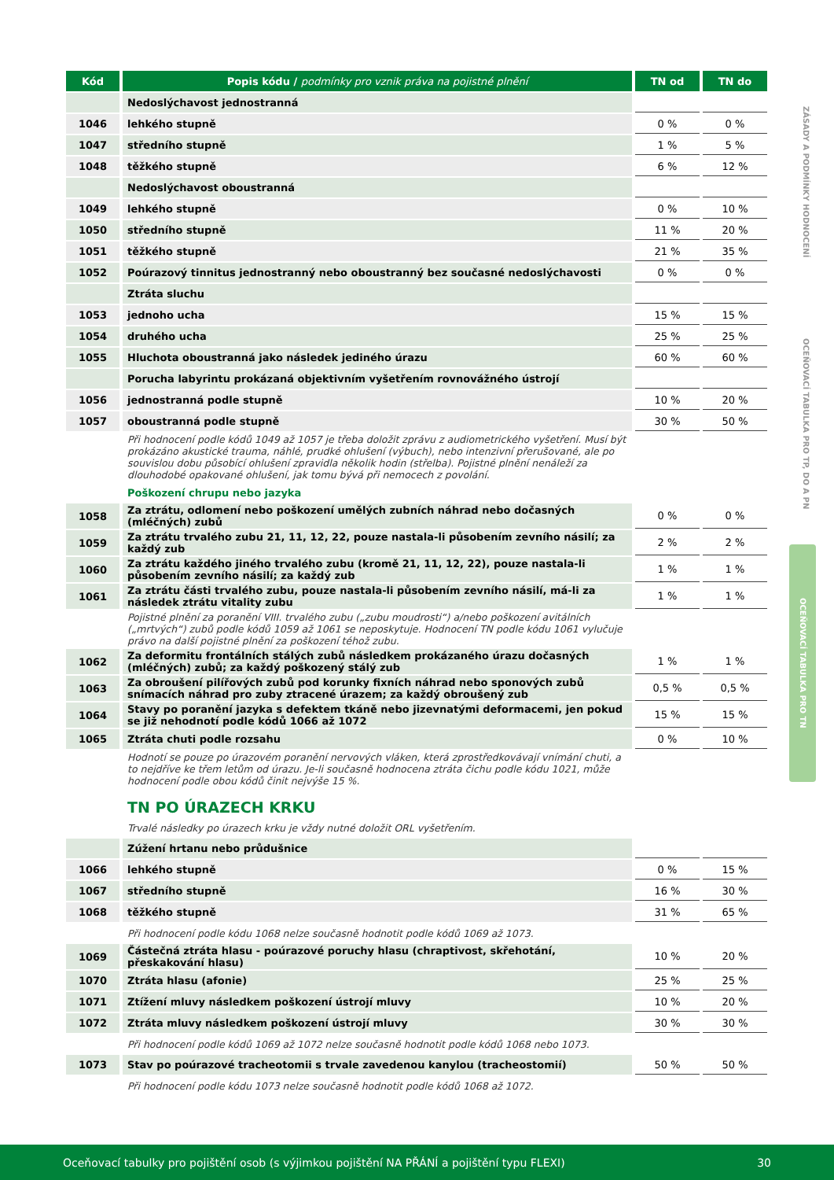| Kód | Popis kódu / podmínky pro vznik práva na pojistné plnění | TN od | TN do |
| --- | --- | --- | --- |
| | Nedoslýchavost jednostranná | | |
| 1046 | lehkého stupně | 0 % | 0 % |
| 1047 | středního stupně | 1 % | 5 % |
| 1048 | těžkého stupně | 6 % | 12 % |
| | Nedoslýchavost oboustranná | | |
| 1049 | lehkého stupně | 0 % | 10 % |
| 1050 | středního stupně | 11 % | 20 % |
| 1051 | těžkého stupně | 21 % | 35 % |
| 1052 | Poúrazový tinnitus jednostranný nebo oboustranný bez současné nedoslýchavosti | 0 % | 0 % |
| | Ztráta sluchu | | |
| 1053 | jednoho ucha | 15 % | 15 % |
| 1054 | druhého ucha | 25 % | 25 % |
| 1055 | Hluchota oboustranná jako následek jediného úrazu | 60 % | 60 % |
| | Porucha labyrintu prokázaná objektivním vyšetřením rovnovážného ústrojí | | |
| 1056 | jednostranná podle stupně | 10 % | 20 % |
| 1057 | oboustranná podle stupně | 30 % | 50 % |
| | Při hodnocení podle kódů 1049 až 1057 je třeba doložit zprávu z audiometrického vyšetření. Musí být prokázáno akustické trauma, náhlé, prudké ohlušení (výbuch), nebo intenzivní přerušované, ale po souvislou dobu působící ohlušení zpravidla několik hodin (střelba). Pojistné plnění nenáleží za dlouhodobé opakované ohlušení, jak tomu bývá při nemocech z povolání. | | |
| | Poškození chrupu nebo jazyka | | |
| 1058 | Za ztrátu, odlomení nebo poškození umělých zubních náhrad nebo dočasných (mléčných) zubů | 0 % | 0 % |
| 1059 | Za ztrátu trvalého zubu 21, 11, 12, 22, pouze nastala-li působením zevního násilí; za každý zub | 2 % | 2 % |
| 1060 | Za ztrátu každého jiného trvalého zubu (kromě 21, 11, 12, 22), pouze nastala-li působením zevního násilí; za každý zub | 1 % | 1 % |
| 1061 | Za ztrátu části trvalého zubu, pouze nastala-li působením zevního násilí, má-li za následek ztrátu vitality zubu | 1 % | 1 % |
| | Pojistné plnění za poranění VIII. trvalého zubu („zubu moudrosti“) a/nebo poškození avitálních („mrtvých“) zubů podle kódů 1059 až 1061 se neposkytuje. Hodnocení TN podle kódu 1061 vylučuje právo na další pojistné plnění za poškození téhož zubu. | | |
| 1062 | Za deformitu frontálních stálých zubů následkem prokázaného úrazu dočasných (mléčných) zubů; za každý poškozený stálý zub | 1 % | 1 % |
| 1063 | Za obroušení pilířových zubů pod korunky fixních náhrad nebo sponových zubů snímacích náhrad pro zuby ztracené úrazem; za každý obroušený zub | 0,5 % | 0,5 % |
| 1064 | Stavy po poranění jazyka s defektem tkáně nebo jizevnatými deformacemi, jen pokud se již nehodnotí podle kódů 1066 až 1072 | 15 % | 15 % |
| 1065 | Ztráta chuti podle rozsahu | 0 % | 10 % |
| | Hodnotí se pouze po úrazovém poranění nervových vláken, která zprostředkovávají vnímání chuti, a to nejdříve ke třem letům od úrazu. Je-li současně hodnocena ztráta čichu podle kódu 1021, může hodnocení podle obou kódů činit nejvýše 15 %. | | |
| | TN PO ÚRAZECH KRKU | | |
| | Trvalé následky po úrazech krku je vždy nutné doložit ORL vyšetřením. | | |
| | Zúžení hrtanu nebo průdušnice | | |
| 1066 | lehkého stupně | 0 % | 15 % |
| 1067 | středního stupně | 16 % | 30 % |
| 1068 | těžkého stupně | 31 % | 65 % |
| | Při hodnocení podle kódu 1068 nelze současně hodnotit podle kódů 1069 až 1073. | | |
| 1069 | Částečná ztráta hlasu - poúrazové poruchy hlasu (chraptivost, skřehotání, přeskakování hlasu) | 10 % | 20 % |
| 1070 | Ztráta hlasu (afonie) | 25 % | 25 % |
| 1071 | Ztížení mluvy následkem poškození ústrojí mluvy | 10 % | 20 % |
| 1072 | Ztráta mluvy následkem poškození ústrojí mluvy | 30 % | 30 % |
| | Při hodnocení podle kódů 1069 až 1072 nelze současně hodnotit podle kódů 1068 nebo 1073. | | |
| 1073 | Stav po poúrazové tracheotomii s trvale zavedenou kanylou (tracheostomií) | 50 % | 50 % |
| | Při hodnocení podle kódu 1073 nelze současně hodnotit podle kódů 1068 až 1072. | | |
ZÁSADY A PODMÍNKY HODNOCENÍ
OCEŇOVACÍ TABULKA PRO TP, DO A PN
OCEŇOVACÍ TABULKA PRO TN
Oceňovací tabulky pro pojištění osob (s výjimkou pojištění NA PŘÁNÍ a pojištění typu FLEXI) 30